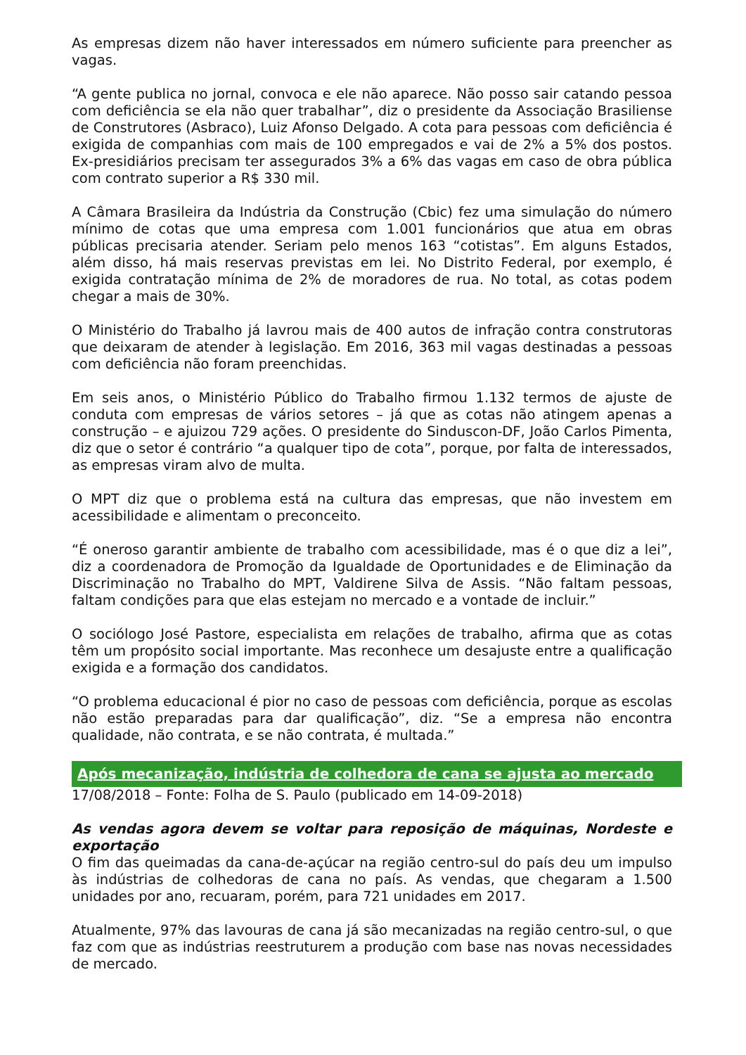As empresas dizem não haver interessados em número suficiente para preencher as vagas.
“A gente publica no jornal, convoca e ele não aparece. Não posso sair catando pessoa com deficiência se ela não quer trabalhar”, diz o presidente da Associação Brasiliense de Construtores (Asbraco), Luiz Afonso Delgado. A cota para pessoas com deficiência é exigida de companhias com mais de 100 empregados e vai de 2% a 5% dos postos. Ex-presidiários precisam ter assegurados 3% a 6% das vagas em caso de obra pública com contrato superior a R$ 330 mil.
A Câmara Brasileira da Indústria da Construção (Cbic) fez uma simulação do número mínimo de cotas que uma empresa com 1.001 funcionários que atua em obras públicas precisaria atender. Seriam pelo menos 163 “cotistas”. Em alguns Estados, além disso, há mais reservas previstas em lei. No Distrito Federal, por exemplo, é exigida contratação mínima de 2% de moradores de rua. No total, as cotas podem chegar a mais de 30%.
O Ministério do Trabalho já lavrou mais de 400 autos de infração contra construtoras que deixaram de atender à legislação. Em 2016, 363 mil vagas destinadas a pessoas com deficiência não foram preenchidas.
Em seis anos, o Ministério Público do Trabalho firmou 1.132 termos de ajuste de conduta com empresas de vários setores – já que as cotas não atingem apenas a construção – e ajuizou 729 ações. O presidente do Sinduscon-DF, João Carlos Pimenta, diz que o setor é contrário “a qualquer tipo de cota”, porque, por falta de interessados, as empresas viram alvo de multa.
O MPT diz que o problema está na cultura das empresas, que não investem em acessibilidade e alimentam o preconceito.
“É oneroso garantir ambiente de trabalho com acessibilidade, mas é o que diz a lei”, diz a coordenadora de Promoção da Igualdade de Oportunidades e de Eliminação da Discriminação no Trabalho do MPT, Valdirene Silva de Assis. “Não faltam pessoas, faltam condições para que elas estejam no mercado e a vontade de incluir.”
O sociólogo José Pastore, especialista em relações de trabalho, afirma que as cotas têm um propósito social importante. Mas reconhece um desajuste entre a qualificação exigida e a formação dos candidatos.
“O problema educacional é pior no caso de pessoas com deficiência, porque as escolas não estão preparadas para dar qualificação”, diz. “Se a empresa não encontra qualidade, não contrata, e se não contrata, é multada.”
Após mecanização, indústria de colhedora de cana se ajusta ao mercado
17/08/2018 – Fonte: Folha de S. Paulo (publicado em 14-09-2018)
As vendas agora devem se voltar para reposição de máquinas, Nordeste e exportação
O fim das queimadas da cana-de-açúcar na região centro-sul do país deu um impulso às indústrias de colhedoras de cana no país. As vendas, que chegaram a 1.500 unidades por ano, recuaram, porém, para 721 unidades em 2017.
Atualmente, 97% das lavouras de cana já são mecanizadas na região centro-sul, o que faz com que as indústrias reestruturem a produção com base nas novas necessidades de mercado.